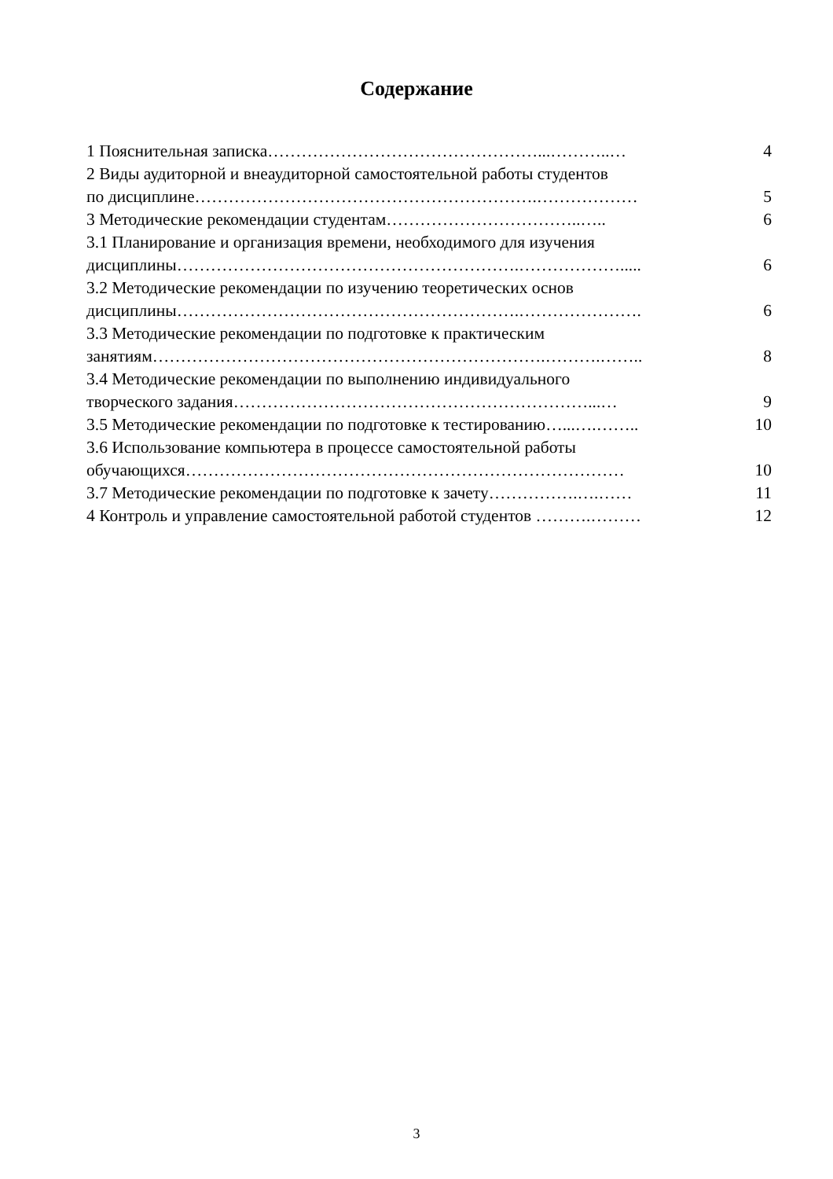Содержание
| 1 Пояснительная записка…………………………………………...………..… | 4 |
| 2 Виды аудиторной и внеаудиторной самостоятельной работы студентов | |
| по дисциплине…………………………………………………….……………… | 5 |
| 3 Методические рекомендации студентам……………………………..….. | 6 |
| 3.1 Планирование и организация времени, необходимого для изучения | |
| дисциплины…………………………………………………….………………..... | 6 |
| 3.2 Методические рекомендации по изучению теоретических основ | |
| дисциплины…………………………………………………….…………………. | 6 |
| 3.3 Методические рекомендации по подготовке к практическим | |
| занятиям…………………………………………………………….……….…….. | 8 |
| 3.4 Методические рекомендации по выполнению индивидуального | |
| творческого задания………………………………………………………...… | 9 |
| 3.5 Методические рекомендации по подготовке к тестированию…...….…….. | 10 |
| 3.6 Использование компьютера в процессе самостоятельной работы | |
| обучающихся…………………………………………………………………… | 10 |
| 3.7 Методические рекомендации по подготовке к зачету…………….….…… | 11 |
| 4 Контроль и управление самостоятельной работой студентов ……….……… | 12 |
3